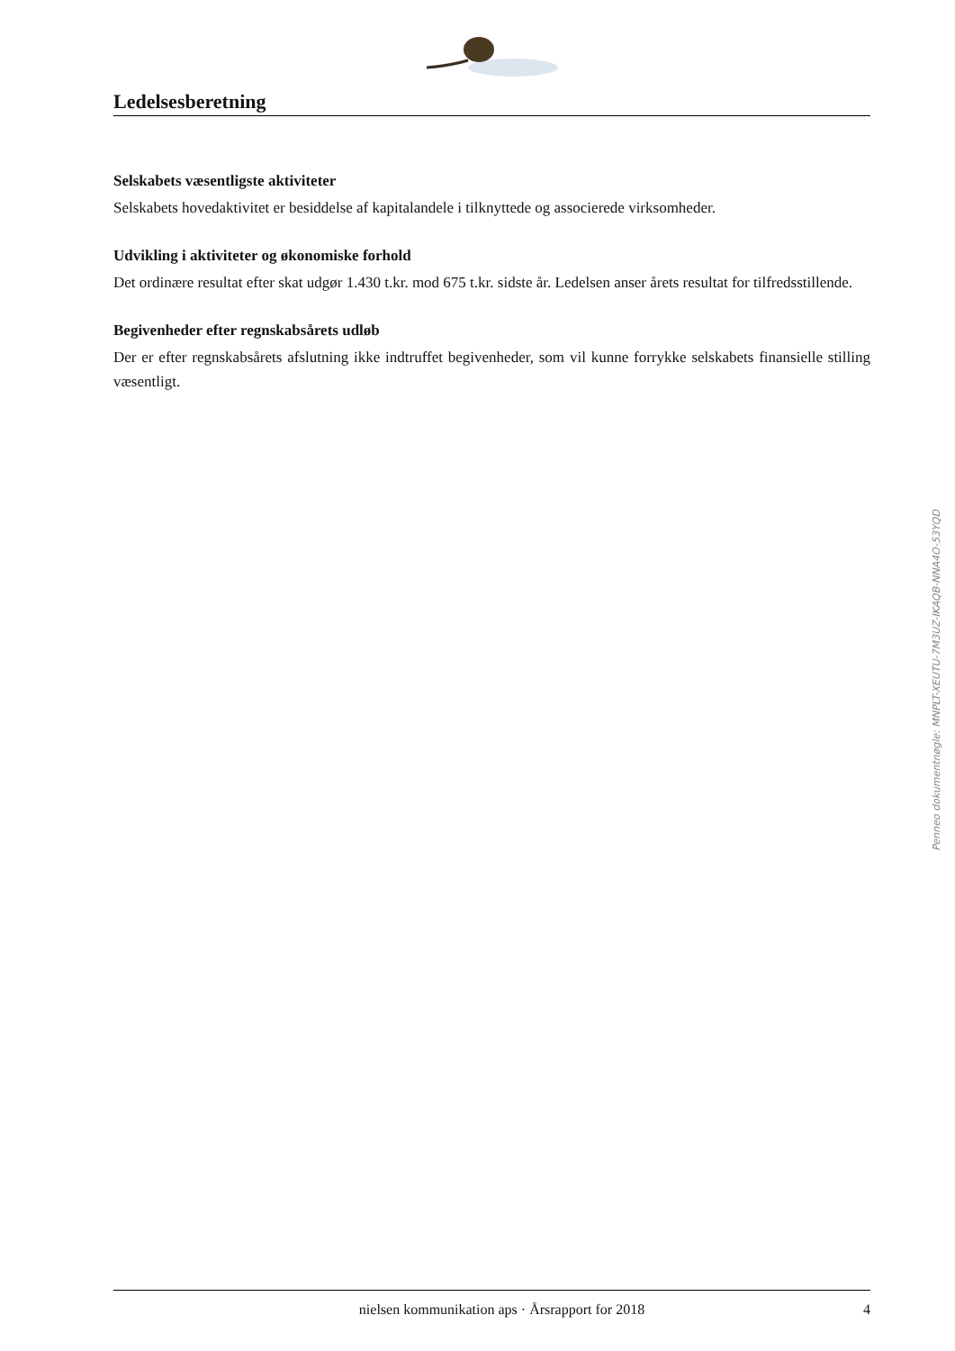Ledelsesberetning
Selskabets væsentligste aktiviteter
Selskabets hovedaktivitet er besiddelse af kapitalandele i tilknyttede og associerede virksomheder.
Udvikling i aktiviteter og økonomiske forhold
Det ordinære resultat efter skat udgør 1.430 t.kr. mod 675 t.kr. sidste år. Ledelsen anser årets resultat for tilfredsstillende.
Begivenheder efter regnskabsårets udløb
Der er efter regnskabsårets afslutning ikke indtruffet begivenheder, som vil kunne forrykke selskabets finansielle stilling væsentligt.
Penneo dokumentnøgle: MNPLT-XEUTU-7M3UZ-IKAQB-NNA4O-53YQD
nielsen kommunikation aps · Årsrapport for 2018 4